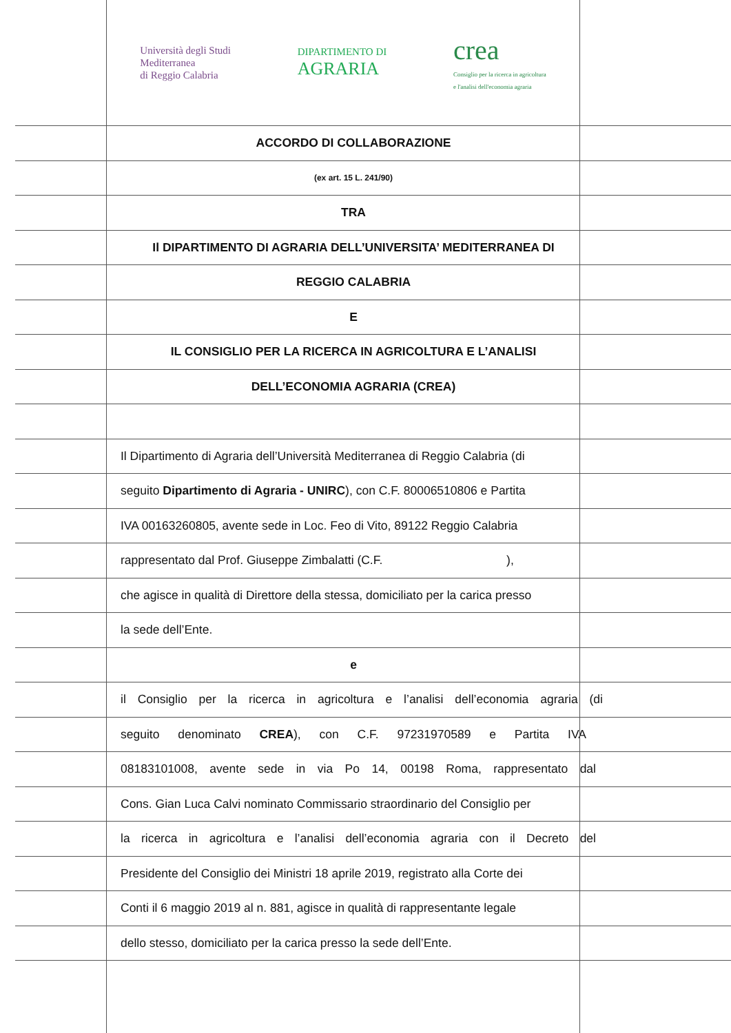Università degli Studi
Mediterranea
di Reggio Calabria
DIPARTIMENTO DI
AGRARIA
crea
Consiglio per la ricerca in agricoltura
e l'analisi dell'economia agraria
ACCORDO DI COLLABORAZIONE
(ex art. 15 L. 241/90)
TRA
Il DIPARTIMENTO DI AGRARIA DELL’UNIVERSITA’ MEDITERRANEA DI
REGGIO CALABRIA
E
IL CONSIGLIO PER LA RICERCA IN AGRICOLTURA E L’ANALISI
DELL’ECONOMIA AGRARIA (CREA)
Il Dipartimento di Agraria dell’Università Mediterranea di Reggio Calabria (di
seguito Dipartimento di Agraria - UNIRC), con C.F. 80006510806 e Partita
IVA 00163260805, avente sede in Loc. Feo di Vito, 89122 Reggio Calabria
rappresentato dal Prof. Giuseppe Zimbalatti (C.F. ),
che agisce in qualità di Direttore della stessa, domiciliato per la carica presso
la sede dell’Ente.
e
il Consiglio per la ricerca in agricoltura e l’analisi dell’economia agraria (di
seguito denominato CREA), con C.F. 97231970589 e Partita IVA
08183101008, avente sede in via Po 14, 00198 Roma, rappresentato dal
Cons. Gian Luca Calvi nominato Commissario straordinario del Consiglio per
la ricerca in agricoltura e l’analisi dell’economia agraria con il Decreto del
Presidente del Consiglio dei Ministri 18 aprile 2019, registrato alla Corte dei
Conti il 6 maggio 2019 al n. 881, agisce in qualità di rappresentante legale
dello stesso, domiciliato per la carica presso la sede dell’Ente.